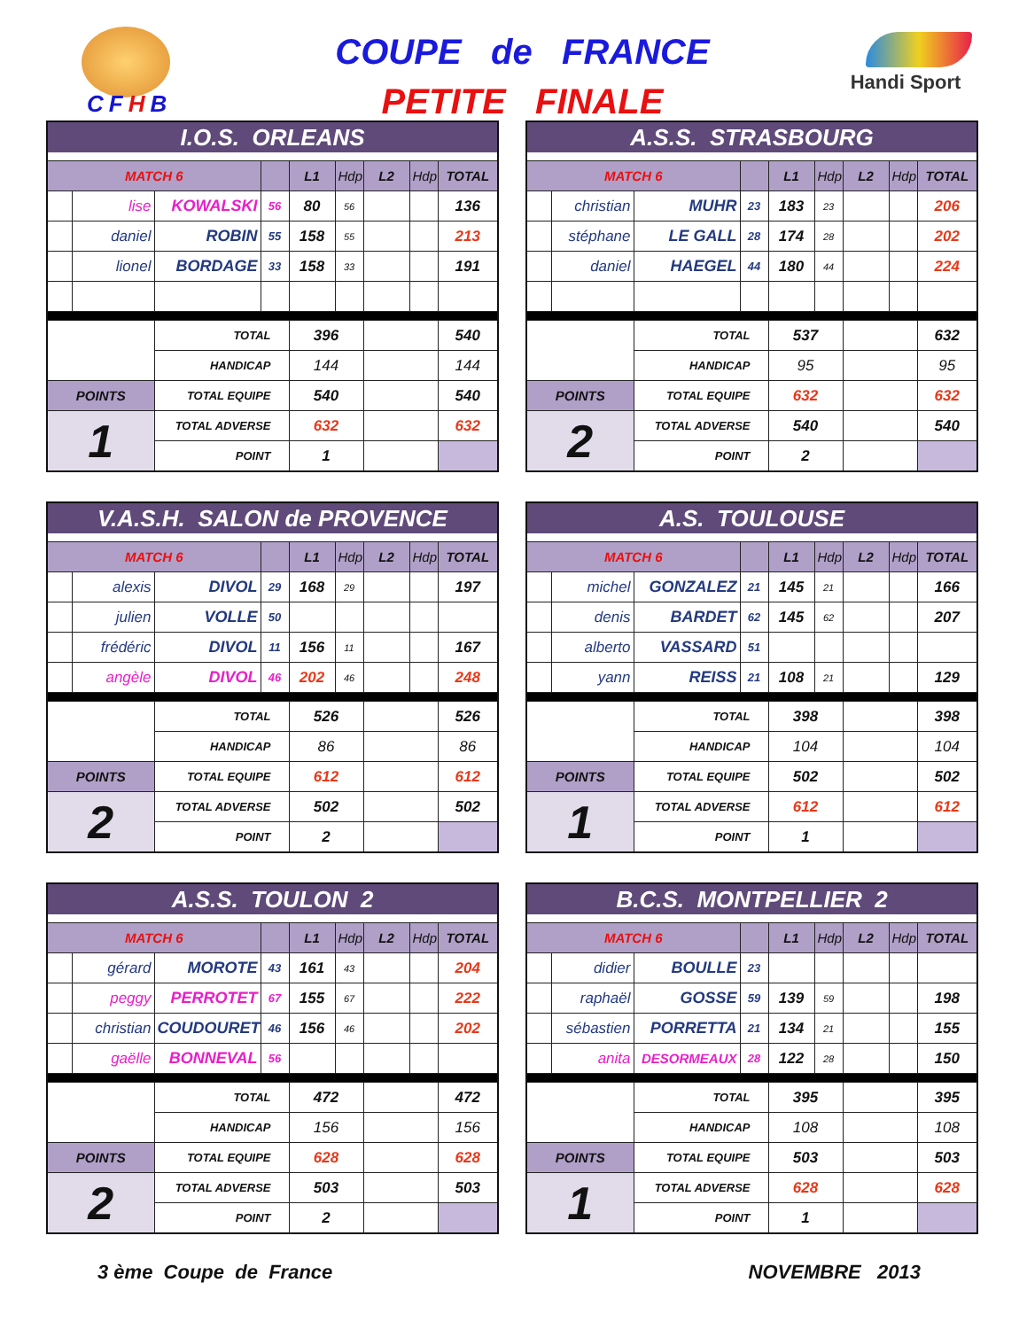CFHB
COUPE de FRANCE
PETITE FINALE
Handi Sport
| I.O.S. ORLEANS | | | | | | | | |
| --- | --- | --- | --- | --- | --- | --- | --- | --- |
| MATCH 6 | | | | L1 | Hdp | L2 | Hdp | TOTAL |
| | lise | KOWALSKI | 56 | 80 | 56 | | | 136 |
| | daniel | ROBIN | 55 | 158 | 55 | | | 213 |
| | lionel | BORDAGE | 33 | 158 | 33 | | | 191 |
| | | TOTAL | | 396 | | | | 540 |
| | | HANDICAP | | 144 | | | | 144 |
| POINTS | | TOTAL EQUIPE | | 540 | | | | 540 |
| 1 | | TOTAL ADVERSE | | 632 | | | | 632 |
| | | POINT | | 1 | | | | |
| A.S.S. STRASBOURG | | | | | | | | |
| --- | --- | --- | --- | --- | --- | --- | --- | --- |
| MATCH 6 | | | | L1 | Hdp | L2 | Hdp | TOTAL |
| | christian | MUHR | 23 | 183 | 23 | | | 206 |
| | stéphane | LE GALL | 28 | 174 | 28 | | | 202 |
| | daniel | HAEGEL | 44 | 180 | 44 | | | 224 |
| | | TOTAL | | 537 | | | | 632 |
| | | HANDICAP | | 95 | | | | 95 |
| POINTS | | TOTAL EQUIPE | | 632 | | | | 632 |
| 2 | | TOTAL ADVERSE | | 540 | | | | 540 |
| | | POINT | | 2 | | | | |
| V.A.S.H. SALON de PROVENCE | | | | | | | | |
| --- | --- | --- | --- | --- | --- | --- | --- | --- |
| MATCH 6 | | | | L1 | Hdp | L2 | Hdp | TOTAL |
| | alexis | DIVOL | 29 | 168 | 29 | | | 197 |
| | julien | VOLLE | 50 | | | | | |
| | frédéric | DIVOL | 11 | 156 | 11 | | | 167 |
| | angèle | DIVOL | 46 | 202 | 46 | | | 248 |
| | | TOTAL | | 526 | | | | 526 |
| | | HANDICAP | | 86 | | | | 86 |
| POINTS | | TOTAL EQUIPE | | 612 | | | | 612 |
| 2 | | TOTAL ADVERSE | | 502 | | | | 502 |
| | | POINT | | 2 | | | | |
| A.S. TOULOUSE | | | | | | | | |
| --- | --- | --- | --- | --- | --- | --- | --- | --- |
| MATCH 6 | | | | L1 | Hdp | L2 | Hdp | TOTAL |
| | michel | GONZALEZ | 21 | 145 | 21 | | | 166 |
| | denis | BARDET | 62 | 145 | 62 | | | 207 |
| | alberto | VASSARD | 51 | | | | | |
| | yann | REISS | 21 | 108 | 21 | | | 129 |
| | | TOTAL | | 398 | | | | 398 |
| | | HANDICAP | | 104 | | | | 104 |
| POINTS | | TOTAL EQUIPE | | 502 | | | | 502 |
| 1 | | TOTAL ADVERSE | | 612 | | | | 612 |
| | | POINT | | 1 | | | | |
| A.S.S. TOULON 2 | | | | | | | | |
| --- | --- | --- | --- | --- | --- | --- | --- | --- |
| MATCH 6 | | | | L1 | Hdp | L2 | Hdp | TOTAL |
| | gérard | MOROTE | 43 | 161 | 43 | | | 204 |
| | peggy | PERROTET | 67 | 155 | 67 | | | 222 |
| | christian | COUDOURET | 46 | 156 | 46 | | | 202 |
| | gaëlle | BONNEVAL | 56 | | | | | |
| | | TOTAL | | 472 | | | | 472 |
| | | HANDICAP | | 156 | | | | 156 |
| POINTS | | TOTAL EQUIPE | | 628 | | | | 628 |
| 2 | | TOTAL ADVERSE | | 503 | | | | 503 |
| | | POINT | | 2 | | | | |
| B.C.S. MONTPELLIER 2 | | | | | | | | |
| --- | --- | --- | --- | --- | --- | --- | --- | --- |
| MATCH 6 | | | | L1 | Hdp | L2 | Hdp | TOTAL |
| | didier | BOULLE | 23 | | | | | |
| | raphaël | GOSSE | 59 | 139 | 59 | | | 198 |
| | sébastien | PORRETTA | 21 | 134 | 21 | | | 155 |
| | anita | DESORMEAUX | 28 | 122 | 28 | | | 150 |
| | | TOTAL | | 395 | | | | 395 |
| | | HANDICAP | | 108 | | | | 108 |
| POINTS | | TOTAL EQUIPE | | 503 | | | | 503 |
| 1 | | TOTAL ADVERSE | | 628 | | | | 628 |
| | | POINT | | 1 | | | | |
3 ème Coupe de France NOVEMBRE 2013